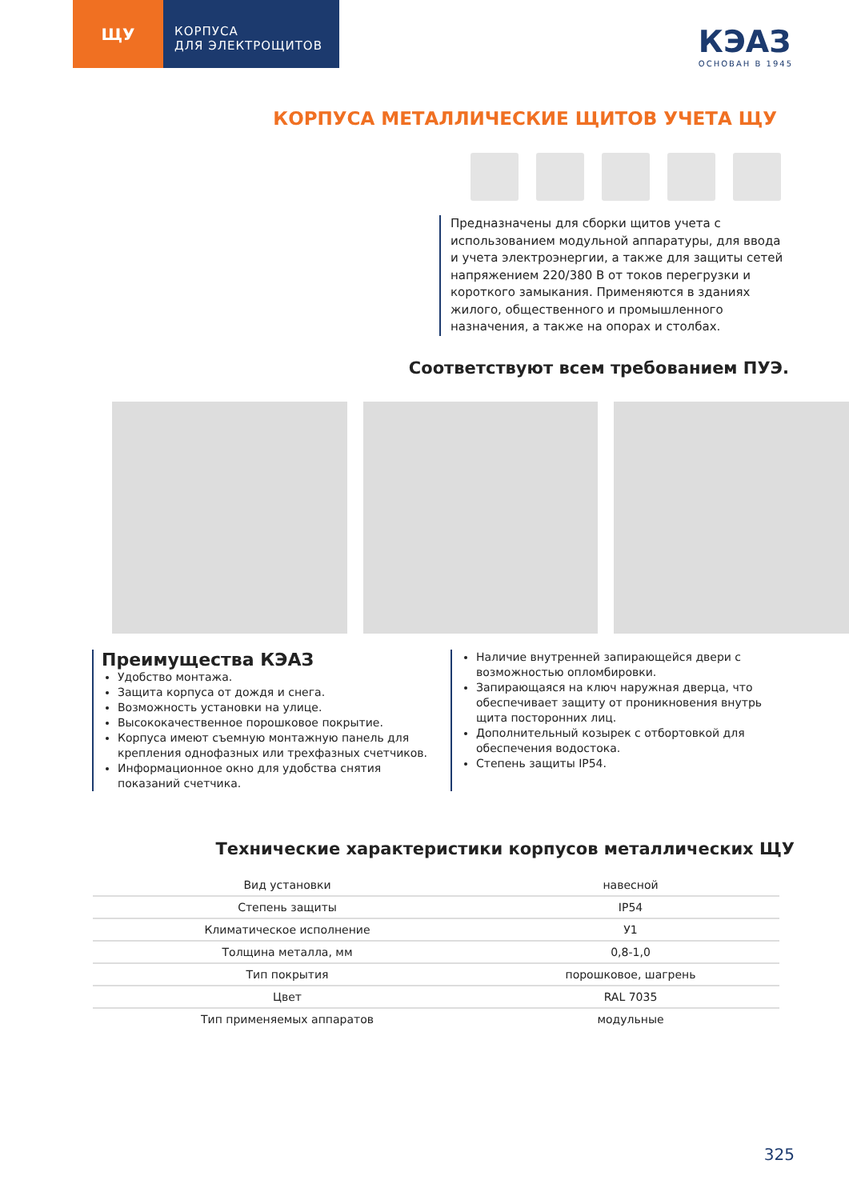ЩУ
КОРПУСА
ДЛЯ ЭЛЕКТРОЩИТОВ
КЭАЗ
ОСНОВАН В 1945
КОРПУСА МЕТАЛЛИЧЕСКИЕ ЩИТОВ УЧЕТА ЩУ
Предназначены для сборки щитов учета с использованием модульной аппаратуры, для ввода и учета электроэнергии, а также для защиты сетей напряжением 220/380 В от токов перегрузки и короткого замыкания. Применяются в зданиях жилого, общественного и промышленного назначения, а также на опорах и столбах.
Соответствуют всем требованием ПУЭ.
Преимущества КЭАЗ
Удобство монтажа.
Защита корпуса от дождя и снега.
Возможность установки на улице.
Высококачественное порошковое покрытие.
Корпуса имеют съемную монтажную панель для крепления однофазных или трехфазных счетчиков.
Информационное окно для удобства снятия показаний счетчика.
Наличие внутренней запирающейся двери с возможностью опломбировки.
Запирающаяся на ключ наружная дверца, что обеспечивает защиту от проникновения внутрь щита посторонних лиц.
Дополнительный козырек с отбортовкой для обеспечения водостока.
Степень защиты IP54.
Технические характеристики корпусов металлических ЩУ
| Вид установки | навесной |
| Степень защиты | IP54 |
| Климатическое исполнение | У1 |
| Толщина металла, мм | 0,8-1,0 |
| Тип покрытия | порошковое, шагрень |
| Цвет | RAL 7035 |
| Тип применяемых аппаратов | модульные |
325